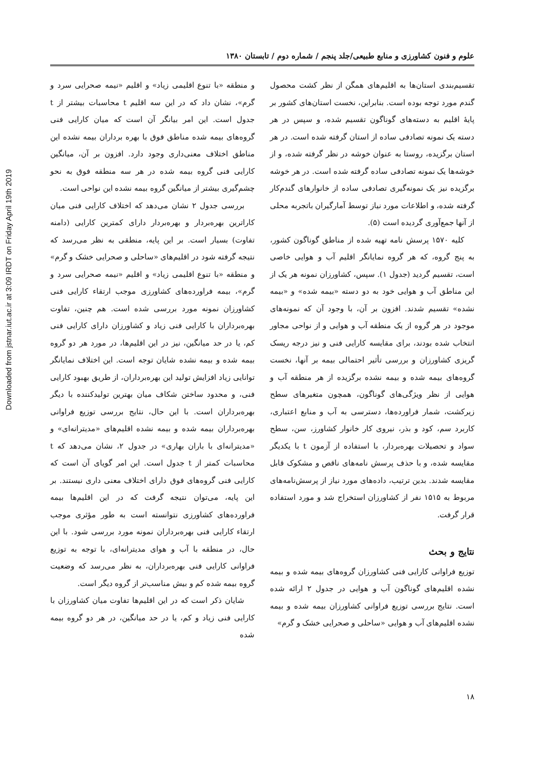Downloaded from jstnar.iut.ac.ir at 3:09 IRDT on Friday April 19th 2019
علوم و فنون کشاورزی و منابع طبیعی/جلد پنجم / شماره دوم / تابستان ۱۳۸۰
تقسیم‌بندی استان‌ها به اقلیم‌های همگن از نظر کشت محصول گندم مورد توجه بوده است. بنابراین، نخست استان‌های کشور بر پایهٔ اقلیم به دسته‌های گوناگون تقسیم شده، و سپس در هر دسته یک نمونه تصادفی ساده از استان گرفته شده است. در هر استان برگزیده، روستا به عنوان خوشه در نظر گرفته شده، و از خوشه‌ها یک نمونه تصادفی ساده گرفته شده است. در هر خوشه برگزیده نیز یک نمونه‌گیری تصادفی ساده از خانوارهای گندم‌کار گرفته شده، و اطلاعات مورد نیاز توسط آمارگیران باتجربه محلی از آنها جمع‌آوری گردیده است (۵).
کلیه ۱۵۷۰ پرسش نامه تهیه شده از مناطق گوناگون کشور، به پنج گروه، که هر گروه نمایانگر اقلیم آب و هوایی خاصی است، تقسیم گردید (جدول ۱). سپس، کشاورزان نمونه هر یک از این مناطق آب و هوایی خود به دو دسته «بیمه شده» و «بیمه نشده» تقسیم شدند. افزون بر آن، با وجود آن که نمونه‌های موجود در هر گروه از یک منطقه آب و هوایی و از نواحی مجاور انتخاب شده بودند، برای مقایسه کارایی فنی و نیز درجه ریسک گریزی کشاورزان و بررسی تأثیر احتمالی بیمه بر آنها، نخست گروه‌های بیمه شده و بیمه نشده برگزیده از هر منطقه آب و هوایی از نظر ویژگی‌های گوناگون، همچون متغیرهای سطح زیرکشت، شمار فراورده‌ها، دسترسی به آب و منابع اعتباری، کاربرد سم، کود و بذر، نیروی کار خانوار کشاورز، سن، سطح سواد و تحصیلات بهره‌بردار، با استفاده از آزمون t با یکدیگر مقایسه شده، و با حذف پرسش نامه‌های ناقص و مشکوک قابل مقایسه شدند. بدین ترتیب، داده‌های مورد نیاز از پرسش‌نامه‌های مربوط به ۱۵۱۵ نفر از کشاورزان استخراج شد و مورد استفاده قرار گرفت.
نتایج و بحث
توزیع فراوانی کارایی فنی کشاورزان گروه‌های بیمه شده و بیمه نشده اقلیم‌های گوناگون آب و هوایی در جدول ۲ ارائه شده است. نتایج بررسی توزیع فراوانی کشاورزان بیمه شده و بیمه نشده اقلیم‌های آب و هوایی «ساحلی و صحرایی خشک و گرم»
و منطقه «با تنوع اقلیمی زیاد» و اقلیم «نیمه صحرایی سرد و گرم»، نشان داد که در این سه اقلیم t محاسبات بیشتر از t جدول است. این امر بیانگر آن است که میان کارایی فنی گروه‌های بیمه شده مناطق فوق با بهره برداران بیمه نشده این مناطق اختلاف معنی‌داری وجود دارد. افزون بر آن، میانگین کارایی فنی گروه بیمه شده در هر سه منطقه فوق به نحو چشم‌گیری بیشتر از میانگین گروه بیمه نشده این نواحی است.
بررسی جدول ۲ نشان می‌دهد که اختلاف کارایی فنی میان کاراترین بهره‌بردار و بهره‌بردار دارای کمترین کارایی (دامنه تفاوت) بسیار است. بر این پایه، منطقی به نظر می‌رسد که نتیجه گرفته شود در اقلیم‌های «ساحلی و صحرایی خشک و گرم» و منطقه «با تنوع اقلیمی زیاد» و اقلیم «نیمه صحرایی سرد و گرم»، بیمه فراورده‌های کشاورزی موجب ارتقاء کارایی فنی کشاورزان نمونه مورد بررسی شده است. هم چنین، تفاوت بهره‌برداران با کارایی فنی زیاد و کشاورزان دارای کارایی فنی کم، یا در حد میانگین، نیز در این اقلیم‌ها، در مورد هر دو گروه بیمه شده و بیمه نشده شایان توجه است. این اختلاف نمایانگر توانایی زیاد افزایش تولید این بهره‌برداران، از طریق بهبود کارایی فنی، و محدود ساختن شکاف میان بهترین تولیدکننده با دیگر بهره‌برداران است. با این حال، نتایج بررسی توزیع فراوانی بهره‌برداران بیمه شده و بیمه نشده اقلیم‌های «مدیترانه‌ای» و «مدیترانه‌ای با باران بهاری» در جدول ۲، نشان می‌دهد که t محاسبات کمتر از t جدول است. این امر گویای آن است که کارایی فنی گروه‌های فوق دارای اختلاف معنی داری نیستند. بر این پایه، می‌توان نتیجه گرفت که در این اقلیم‌ها بیمه فراورده‌های کشاورزی نتوانسته است به طور مؤثری موجب ارتقاء کارایی فنی بهره‌برداران نمونه مورد بررسی شود. با این حال، در منطقه با آب و هوای مدیترانه‌ای، با توجه به توزیع فراوانی کارایی فنی بهره‌برداران، به نظر می‌رسد که وضعیت گروه بیمه شده کم و بیش مناسب‌تر از گروه دیگر است.
شایان ذکر است که در این اقلیم‌ها تفاوت میان کشاورزان با کارایی فنی زیاد و کم، یا در حد میانگین، در هر دو گروه بیمه شده
۱۸